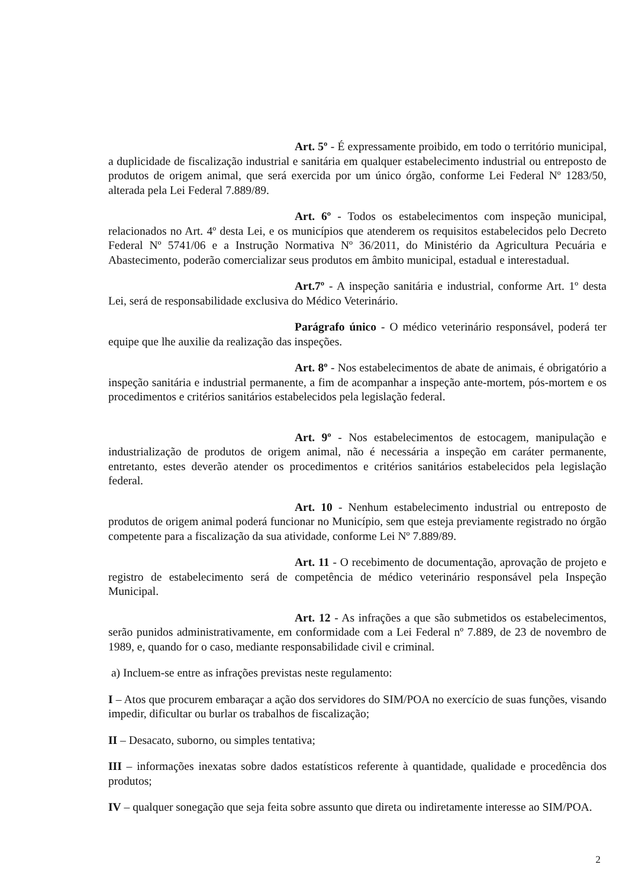Art. 5º - É expressamente proibido, em todo o território municipal, a duplicidade de fiscalização industrial e sanitária em qualquer estabelecimento industrial ou entreposto de produtos de origem animal, que será exercida por um único órgão, conforme Lei Federal Nº 1283/50, alterada pela Lei Federal 7.889/89.
Art. 6º - Todos os estabelecimentos com inspeção municipal, relacionados no Art. 4º desta Lei, e os municípios que atenderem os requisitos estabelecidos pelo Decreto Federal Nº 5741/06 e a Instrução Normativa Nº 36/2011, do Ministério da Agricultura Pecuária e Abastecimento, poderão comercializar seus produtos em âmbito municipal, estadual e interestadual.
Art.7º - A inspeção sanitária e industrial, conforme Art. 1º desta Lei, será de responsabilidade exclusiva do Médico Veterinário.
Parágrafo único - O médico veterinário responsável, poderá ter equipe que lhe auxilie da realização das inspeções.
Art. 8º - Nos estabelecimentos de abate de animais, é obrigatório a inspeção sanitária e industrial permanente, a fim de acompanhar a inspeção ante-mortem, pós-mortem e os procedimentos e critérios sanitários estabelecidos pela legislação federal.
Art. 9º - Nos estabelecimentos de estocagem, manipulação e industrialização de produtos de origem animal, não é necessária a inspeção em caráter permanente, entretanto, estes deverão atender os procedimentos e critérios sanitários estabelecidos pela legislação federal.
Art. 10 - Nenhum estabelecimento industrial ou entreposto de produtos de origem animal poderá funcionar no Município, sem que esteja previamente registrado no órgão competente para a fiscalização da sua atividade, conforme Lei Nº 7.889/89.
Art. 11 - O recebimento de documentação, aprovação de projeto e registro de estabelecimento será de competência de médico veterinário responsável pela Inspeção Municipal.
Art. 12 - As infrações a que são submetidos os estabelecimentos, serão punidos administrativamente, em conformidade com a Lei Federal nº 7.889, de 23 de novembro de 1989, e, quando for o caso, mediante responsabilidade civil e criminal.
a) Incluem-se entre as infrações previstas neste regulamento:
I – Atos que procurem embaraçar a ação dos servidores do SIM/POA no exercício de suas funções, visando impedir, dificultar ou burlar os trabalhos de fiscalização;
II – Desacato, suborno, ou simples tentativa;
III – informações inexatas sobre dados estatísticos referente à quantidade, qualidade e procedência dos produtos;
IV – qualquer sonegação que seja feita sobre assunto que direta ou indiretamente interesse ao SIM/POA.
2